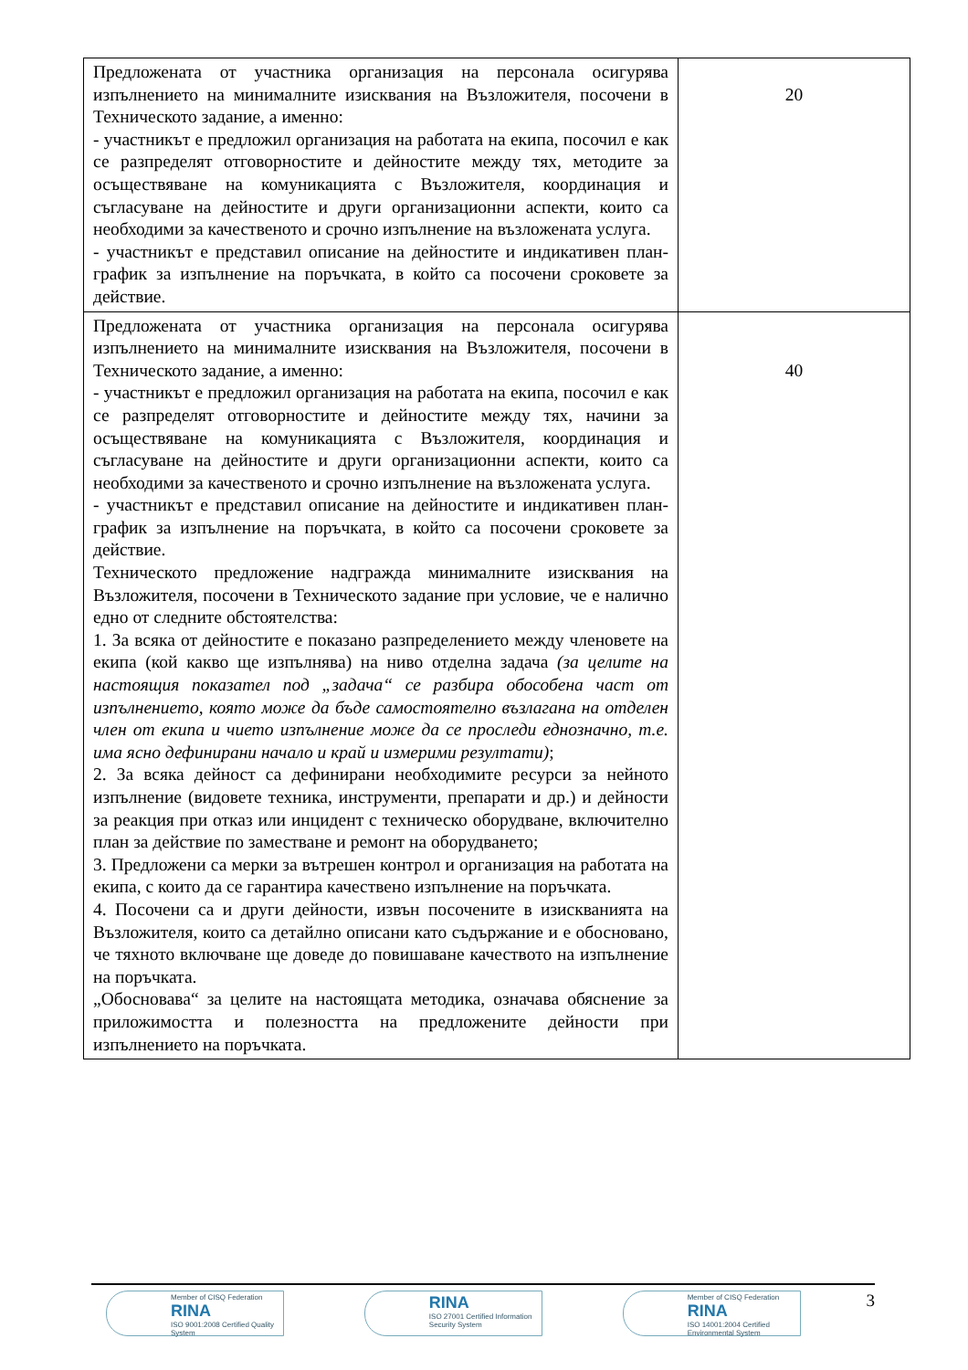| Предложената от участника организация на персонала осигурява изпълнението на минималните изисквания на Възложителя, посочени в Техническото задание, а именно: - участникът е предложил организация на работата на екипа, посочил е как се разпределят отговорностите и дейностите между тях, методите за осъществяване на комуникацията с Възложителя, координация и съгласуване на дейностите и други организационни аспекти, които са необходими за качественото и срочно изпълнение на възложената услуга. - участникът е представил описание на дейностите и индикативен план-график за изпълнение на поръчката, в който са посочени сроковете за действие. | 20 |
| Предложената от участника организация на персонала осигурява изпълнението на минималните изисквания на Възложителя, посочени в Техническото задание, а именно: - участникът е предложил организация на работата на екипа, посочил е как се разпределят отговорностите и дейностите между тях, начини за осъществяване на комуникацията с Възложителя, координация и съгласуване на дейностите и други организационни аспекти, които са необходими за качественото и срочно изпълнение на възложената услуга. - участникът е представил описание на дейностите и индикативен план-график за изпълнение на поръчката, в който са посочени сроковете за действие. Техническото предложение надгражда минималните изисквания на Възложителя, посочени в Техническото задание при условие, че е налично едно от следните обстоятелства: 1. За всяка от дейностите е показано разпределението между членовете на екипа (кой какво ще изпълнява) на ниво отделна задача (за целите на настоящия показател под „задача“ се разбира обособена част от изпълнението, която може да бъде самостоятелно възлагана на отделен член от екипа и чието изпълнение може да се проследи еднозначно, т.е. има ясно дефинирани начало и край и измерими резултати) ; 2. За всяка дейност са дефинирани необходимите ресурси за нейното изпълнение (видовете техника, инструменти, препарати и др.) и дейности за реакция при отказ или инцидент с техническо оборудване, включително план за действие по заместване и ремонт на оборудването; 3. Предложени са мерки за вътрешен контрол и организация на работата на екипа, с които да се гарантира качествено изпълнение на поръчката. 4. Посочени са и други дейности, извън посочените в изискванията на Възложителя, които са детайлно описани като съдържание и е обосновано, че тяхното включване ще доведе до повишаване качеството на изпълнение на поръчката. „Обосновава“ за целите на настоящата методика, означава обяснение за приложимостта и полезността на предложените дейности при изпълнението на поръчката. | 40 |
Member of CISQ Federation
RINA
ISO 9001:2008 Certified Quality System
RINA
ISO 27001 Certified Information Security System
Member of CISQ Federation
RINA
ISO 14001:2004 Certified Environmental System
3